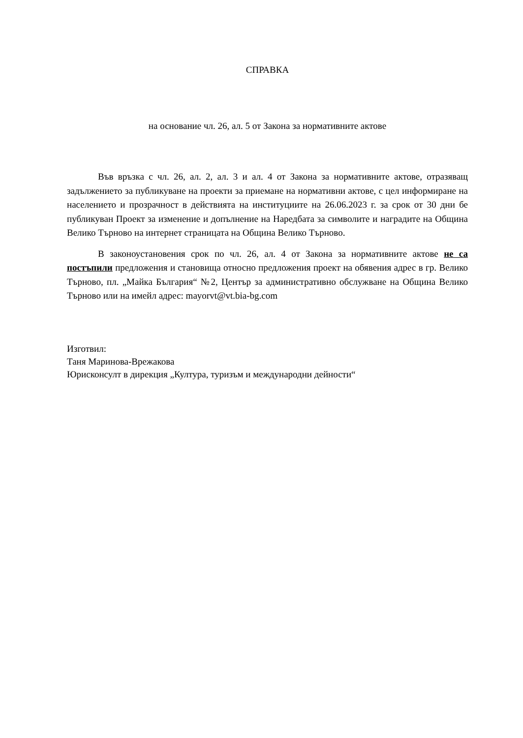СПРАВКА
на основание чл. 26, ал. 5 от Закона за нормативните актове
Във връзка с чл. 26, ал. 2, ал. 3 и ал. 4 от Закона за нормативните актове, отразяващ задължението за публикуване на проекти за приемане на нормативни актове, с цел информиране на населението и прозрачност в действията на институциите на 26.06.2023 г. за срок от 30 дни бе публикуван Проект за изменение и допълнение на Наредбата за символите и наградите на Община Велико Търново на интернет страницата на Община Велико Търново.
В законоустановения срок по чл. 26, ал. 4 от Закона за нормативните актове не са постъпили предложения и становища относно предложения проект на обявения адрес в гр. Велико Търново, пл. „Майка България“ №2, Център за административно обслужване на Община Велико Търново или на имейл адрес: mayorvt@vt.bia-bg.com
Изготвил:
Таня Маринова-Врежакова
Юрисконсулт в дирекция „Култура, туризъм и международни дейности“